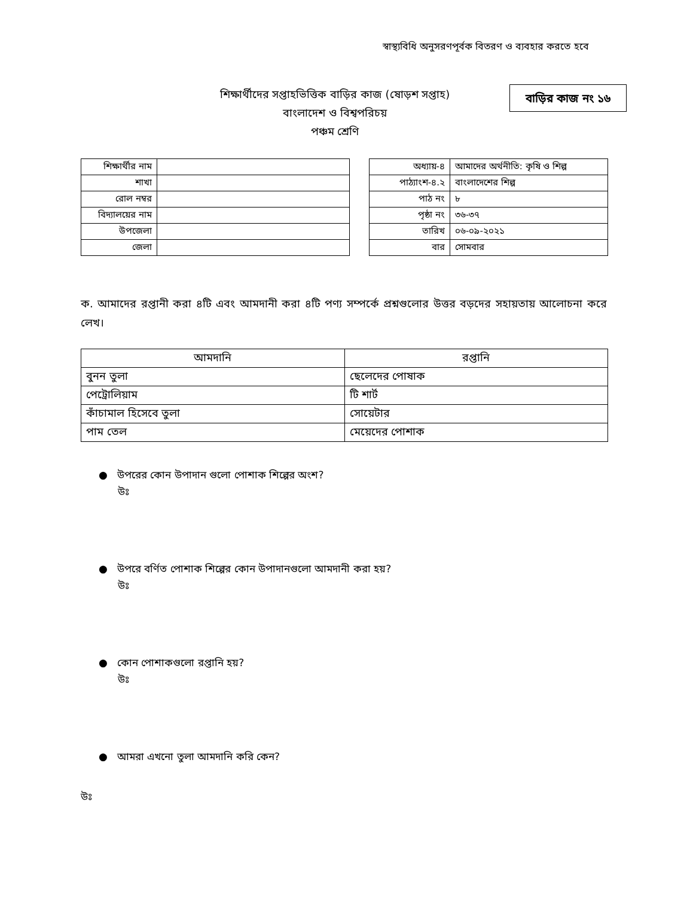স্বাস্থ্যবিধি অনুসরণপূর্বক বিতরণ ও ব্যবহার করতে হবে
শিক্ষার্থীদের সপ্তাহভিত্তিক বাড়ির কাজ (ষোড়শ সপ্তাহ)
বাংলাদেশ ও বিশ্বপরিচয়
পঞ্চম শ্রেণি
বাড়ির কাজ নং ১৬
| শিক্ষার্থীর নাম | |
| শাখা | |
| রোল নম্বর | |
| বিদ্যালয়ের নাম | |
| উপজেলা | |
| জেলা | |
| অধ্যায়-৪ | আমাদের অর্থনীতি: কৃষি ও শিল্প |
| পাঠ্যাংশ-৪.২ | বাংলাদেশের শিল্প |
| পাঠ নং | ৮ |
| পৃষ্ঠা নং | ৩৬-৩৭ |
| তারিখ | ০৬-০৯-২০২১ |
| বার | সোমবার |
ক. আমাদের রপ্তানী করা ৪টি এবং আমদানী করা ৪টি পণ্য সম্পর্কে প্রশ্নগুলোর উত্তর বড়দের সহায়তায় আলোচনা করে লেখ।
| আমদানি | রপ্তানি |
| --- | --- |
| বুনন তুলা | ছেলেদের পোষাক |
| পেট্রোলিয়াম | টি শার্ট |
| কাঁচামাল হিসেবে তুলা | সোয়েটার |
| পাম তেল | মেয়েদের পোশাক |
● উপরের কোন উপাদান গুলো পোশাক শিল্পের অংশ?
উঃ
● উপরে বর্ণিত পোশাক শিল্পের কোন উপাদানগুলো আমদানী করা হয়?
উঃ
● কোন পোশাকগুলো রপ্তানি হয়?
উঃ
● আমরা এখনো তুলা আমদানি করি কেন?
উঃ